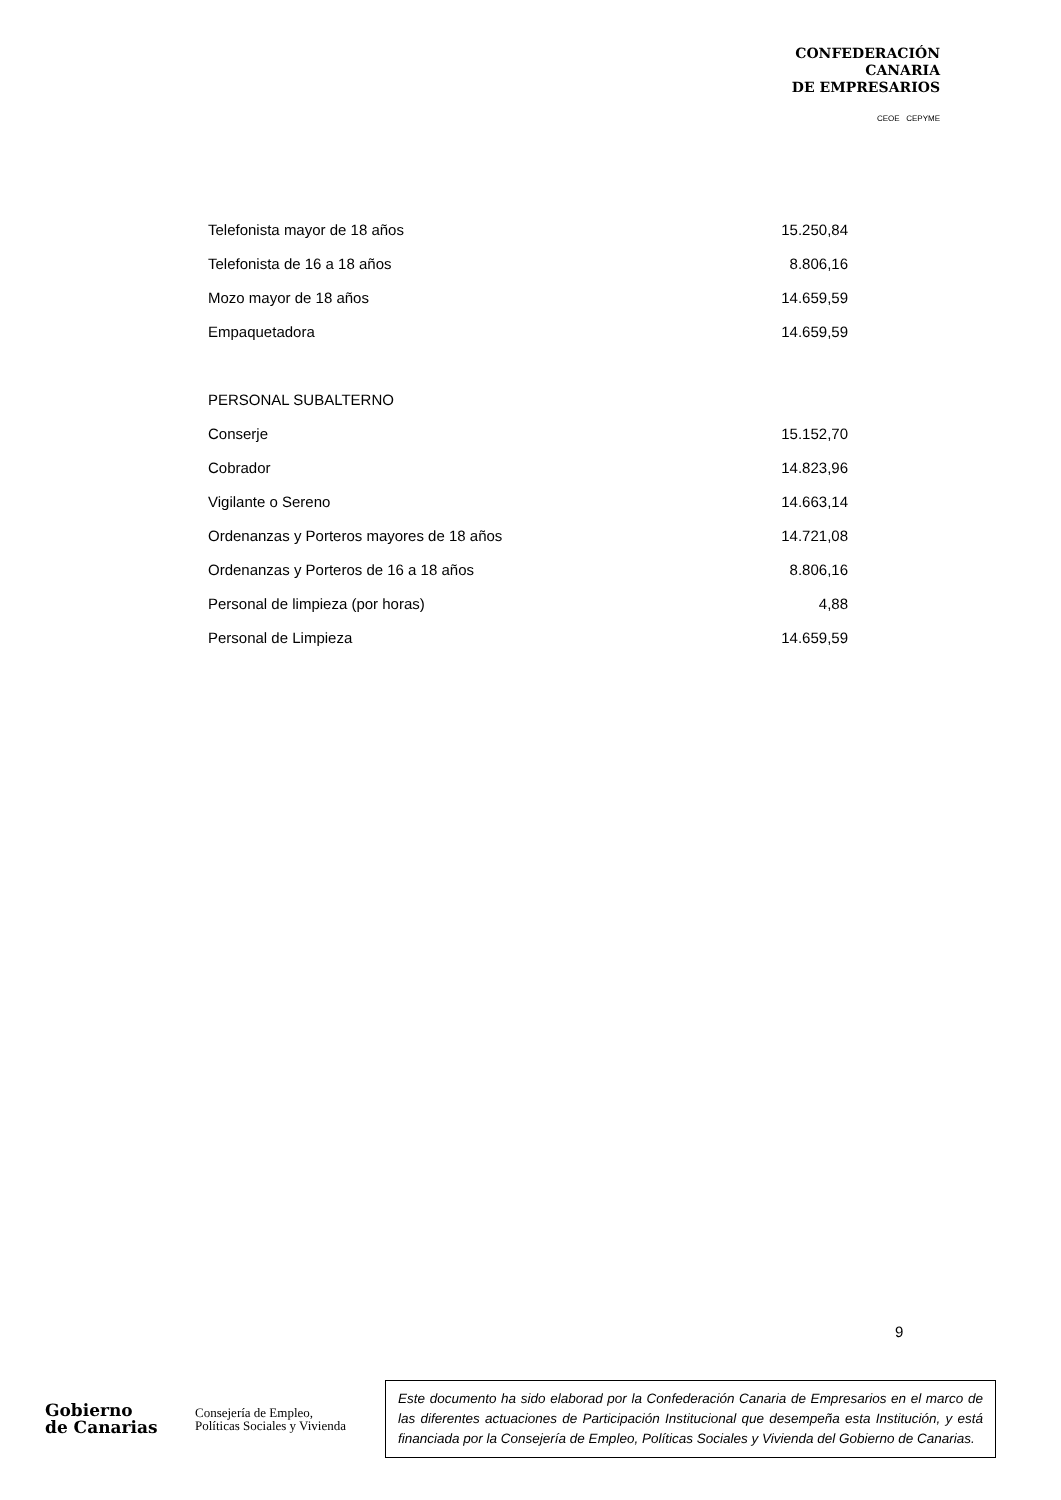CONFEDERACIÓN
CANARIA
DE EMPRESARIOS
CEOE CEPYME
| Telefonista mayor de 18 años | 15.250,84 |
| Telefonista de 16 a 18 años | 8.806,16 |
| Mozo mayor de 18 años | 14.659,59 |
| Empaquetadora | 14.659,59 |
| PERSONAL SUBALTERNO | |
| Conserje | 15.152,70 |
| Cobrador | 14.823,96 |
| Vigilante o Sereno | 14.663,14 |
| Ordenanzas y Porteros mayores de 18 años | 14.721,08 |
| Ordenanzas y Porteros de 16 a 18 años | 8.806,16 |
| Personal de limpieza (por horas) | 4,88 |
| Personal de Limpieza | 14.659,59 |
9
Gobierno
de Canarias
Consejería de Empleo,
Políticas Sociales y Vivienda
Este documento ha sido elaborad por la Confederación Canaria de Empresarios en el marco de las diferentes actuaciones de Participación Institucional que desempeña esta Institución, y está financiada por la Consejería de Empleo, Políticas Sociales y Vivienda del Gobierno de Canarias.